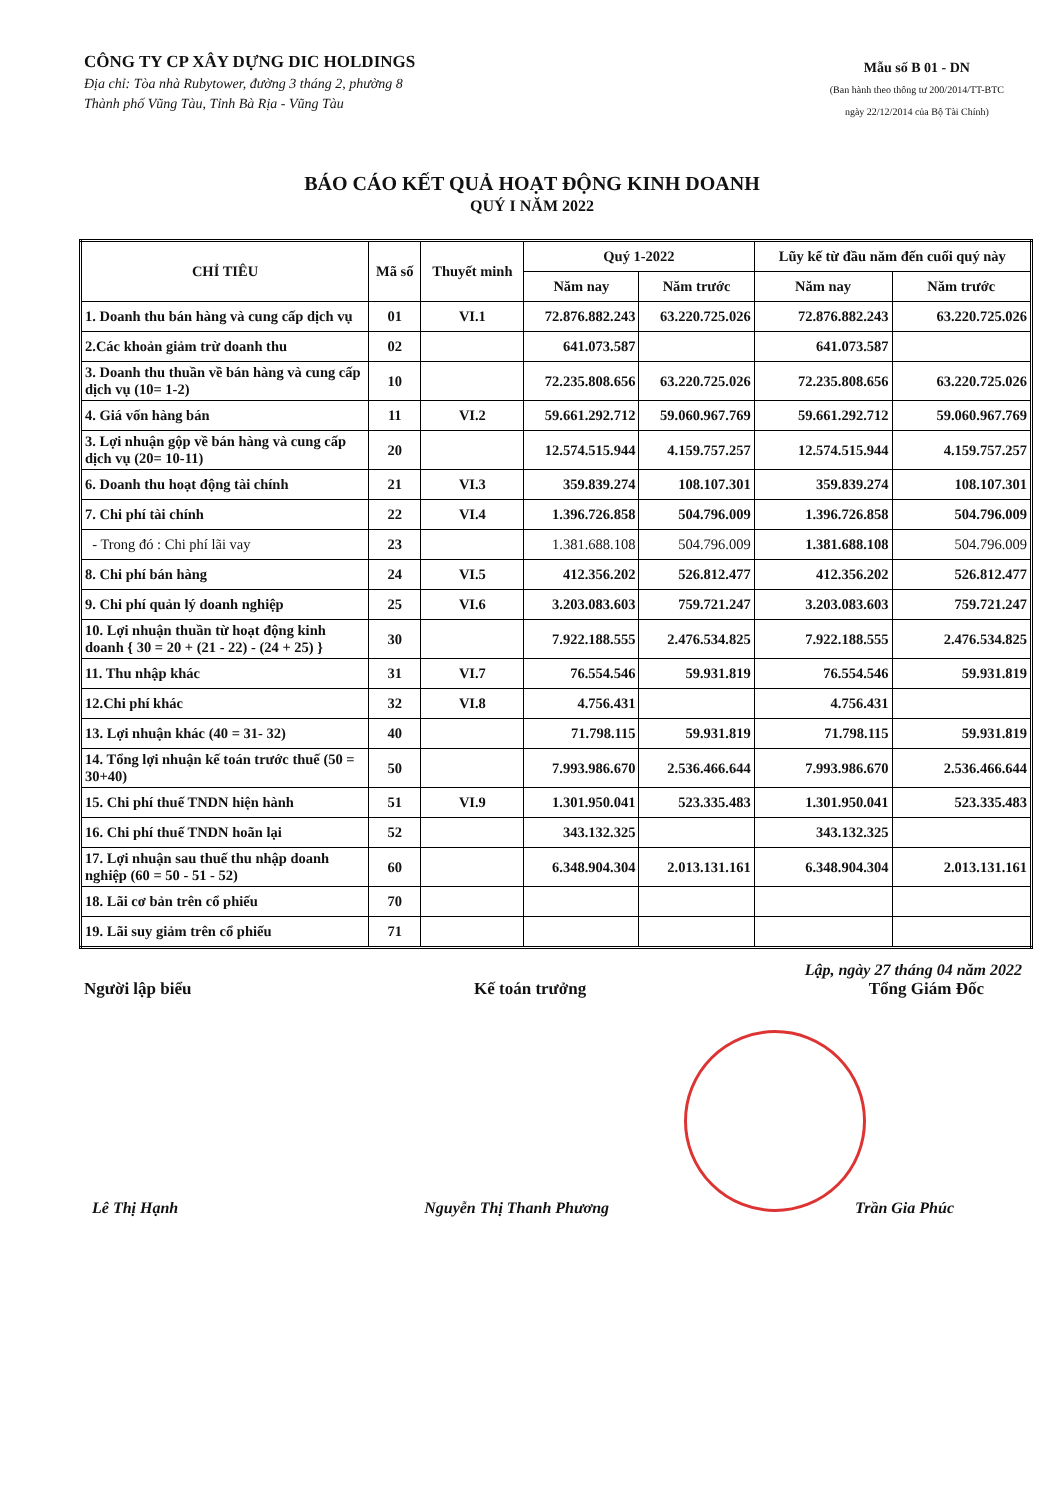CÔNG TY CP XÂY DỰNG DIC HOLDINGS
Địa chỉ: Tòa nhà Rubytower, đường 3 tháng 2, phường 8
Thành phố Vũng Tàu, Tỉnh Bà Rịa - Vũng Tàu
Mẫu số B 01 - DN
(Ban hành theo thông tư 200/2014/TT-BTC
ngày 22/12/2014 của Bộ Tài Chính)
BÁO CÁO KẾT QUẢ HOẠT ĐỘNG KINH DOANH
QUÝ I NĂM 2022
| CHỈ TIÊU | Mã số | Thuyết minh | Quý 1-2022 | | Lũy kế từ đầu năm đến cuối quý này | |
| --- | --- | --- | --- | --- | --- | --- |
| | | | Năm nay | Năm trước | Năm nay | Năm trước |
| 1. Doanh thu bán hàng và cung cấp dịch vụ | 01 | VI.1 | 72.876.882.243 | 63.220.725.026 | 72.876.882.243 | 63.220.725.026 |
| 2.Các khoản giảm trừ doanh thu | 02 | | 641.073.587 | | 641.073.587 | |
| 3. Doanh thu thuần về bán hàng và cung cấp dịch vụ (10= 1-2) | 10 | | 72.235.808.656 | 63.220.725.026 | 72.235.808.656 | 63.220.725.026 |
| 4. Giá vốn hàng bán | 11 | VI.2 | 59.661.292.712 | 59.060.967.769 | 59.661.292.712 | 59.060.967.769 |
| 3. Lợi nhuận gộp về bán hàng và cung cấp dịch vụ (20= 10-11) | 20 | | 12.574.515.944 | 4.159.757.257 | 12.574.515.944 | 4.159.757.257 |
| 6. Doanh thu hoạt động tài chính | 21 | VI.3 | 359.839.274 | 108.107.301 | 359.839.274 | 108.107.301 |
| 7. Chi phí tài chính | 22 | VI.4 | 1.396.726.858 | 504.796.009 | 1.396.726.858 | 504.796.009 |
| - Trong đó : Chi phí lãi vay | 23 | | 1.381.688.108 | 504.796.009 | 1.381.688.108 | 504.796.009 |
| 8. Chi phí bán hàng | 24 | VI.5 | 412.356.202 | 526.812.477 | 412.356.202 | 526.812.477 |
| 9. Chi phí quản lý doanh nghiệp | 25 | VI.6 | 3.203.083.603 | 759.721.247 | 3.203.083.603 | 759.721.247 |
| 10. Lợi nhuận thuần từ hoạt động kinh doanh { 30 = 20 + (21 - 22) - (24 + 25) } | 30 | | 7.922.188.555 | 2.476.534.825 | 7.922.188.555 | 2.476.534.825 |
| 11. Thu nhập khác | 31 | VI.7 | 76.554.546 | 59.931.819 | 76.554.546 | 59.931.819 |
| 12.Chi phí khác | 32 | VI.8 | 4.756.431 | | 4.756.431 | |
| 13. Lợi nhuận khác (40 = 31- 32) | 40 | | 71.798.115 | 59.931.819 | 71.798.115 | 59.931.819 |
| 14. Tổng lợi nhuận kế toán trước thuế (50 = 30+40) | 50 | | 7.993.986.670 | 2.536.466.644 | 7.993.986.670 | 2.536.466.644 |
| 15. Chi phí thuế TNDN hiện hành | 51 | VI.9 | 1.301.950.041 | 523.335.483 | 1.301.950.041 | 523.335.483 |
| 16. Chi phí thuế TNDN hoãn lại | 52 | | 343.132.325 | | 343.132.325 | |
| 17. Lợi nhuận sau thuế thu nhập doanh nghiệp (60 = 50 - 51 - 52) | 60 | | 6.348.904.304 | 2.013.131.161 | 6.348.904.304 | 2.013.131.161 |
| 18. Lãi cơ bản trên cổ phiếu | 70 | | | | | |
| 19. Lãi suy giảm trên cổ phiếu | 71 | | | | | |
Lập, ngày 27 tháng 04 năm 2022
Người lập biểu Kế toán trưởng Tổng Giám Đốc
Lê Thị Hạnh Nguyễn Thị Thanh Phương Trần Gia Phúc